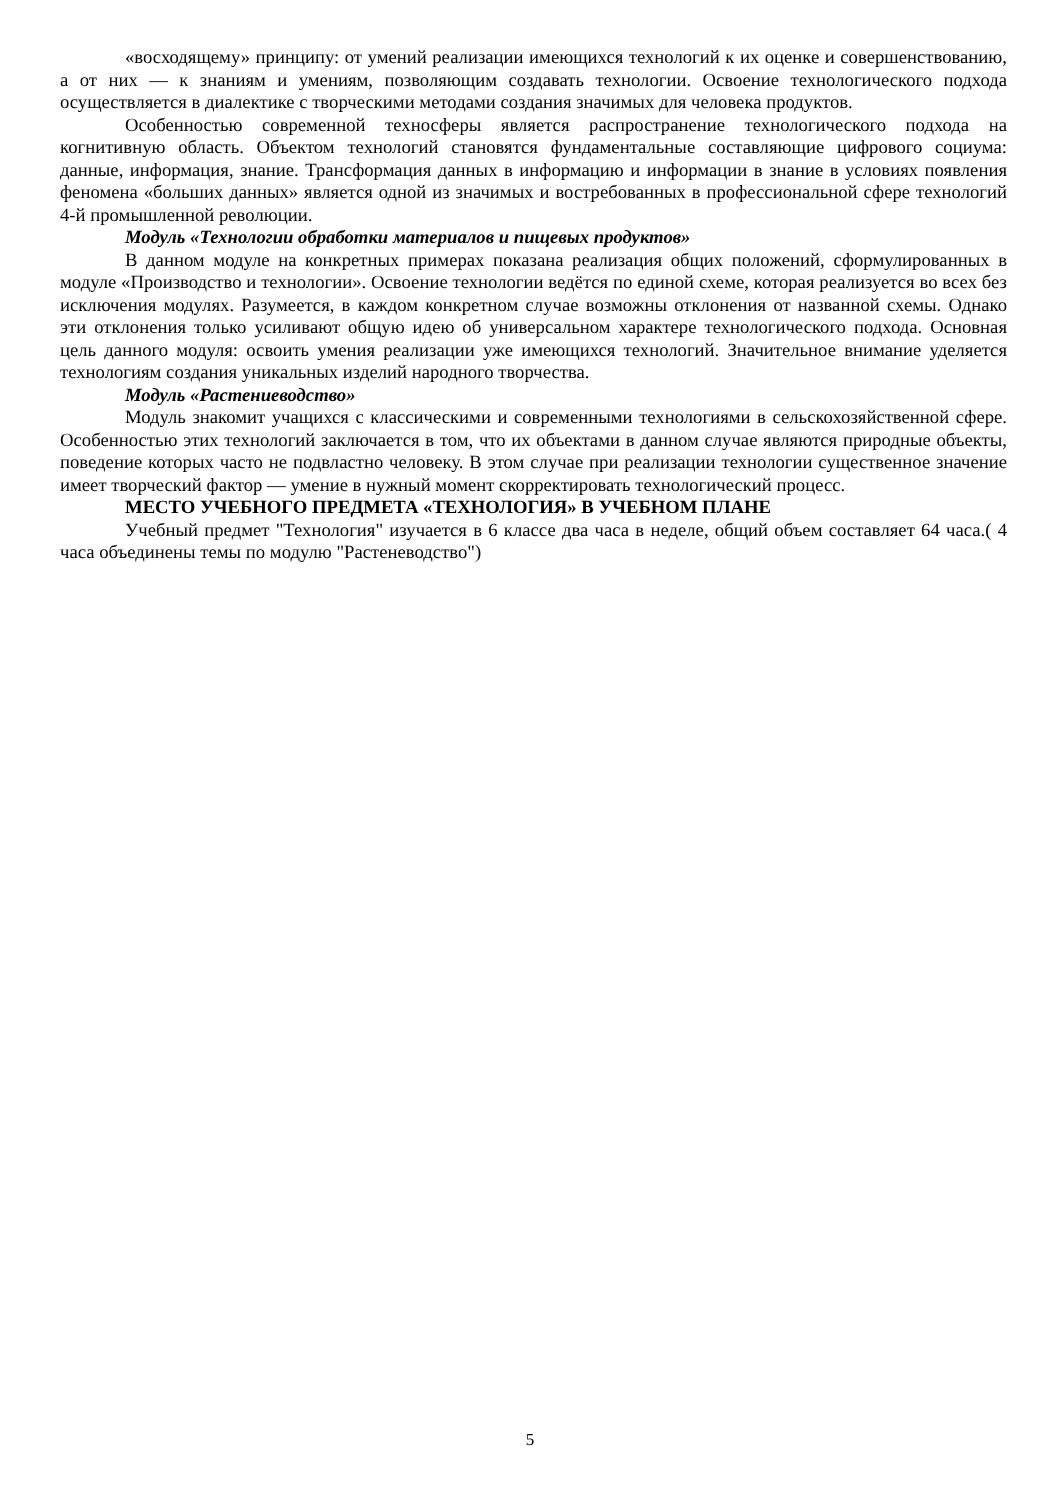«восходящему» принципу: от умений реализации имеющихся технологий к их оценке и совершенствованию, а от них — к знаниям и умениям, позволяющим создавать технологии. Освоение технологического подхода осуществляется в диалектике с творческими методами создания значимых для человека продуктов.
Особенностью современной техносферы является распространение технологического подхода на когнитивную область. Объектом технологий становятся фундаментальные составляющие цифрового социума: данные, информация, знание. Трансформация данных в информацию и информации в знание в условиях появления феномена «больших данных» является одной из значимых и востребованных в профессиональной сфере технологий 4-й промышленной революции.
Модуль «Технологии обработки материалов и пищевых продуктов»
В данном модуле на конкретных примерах показана реализация общих положений, сформулированных в модуле «Производство и технологии». Освоение технологии ведётся по единой схеме, которая реализуется во всех без исключения модулях. Разумеется, в каждом конкретном случае возможны отклонения от названной схемы. Однако эти отклонения только усиливают общую идею об универсальном характере технологического подхода. Основная цель данного модуля: освоить умения реализации уже имеющихся технологий. Значительное внимание уделяется технологиям создания уникальных изделий народного творчества.
Модуль «Растениеводство»
Модуль знакомит учащихся с классическими и современными технологиями в сельскохозяйственной сфере. Особенностью этих технологий заключается в том, что их объектами в данном случае являются природные объекты, поведение которых часто не подвластно человеку. В этом случае при реализации технологии существенное значение имеет творческий фактор — умение в нужный момент скорректировать технологический процесс.
МЕСТО УЧЕБНОГО ПРЕДМЕТА «ТЕХНОЛОГИЯ» В УЧЕБНОМ ПЛАНЕ
Учебный предмет "Технология" изучается в 6 классе два часа в неделе, общий объем составляет 64 часа.( 4 часа объединены темы по модулю "Растеневодство")
5